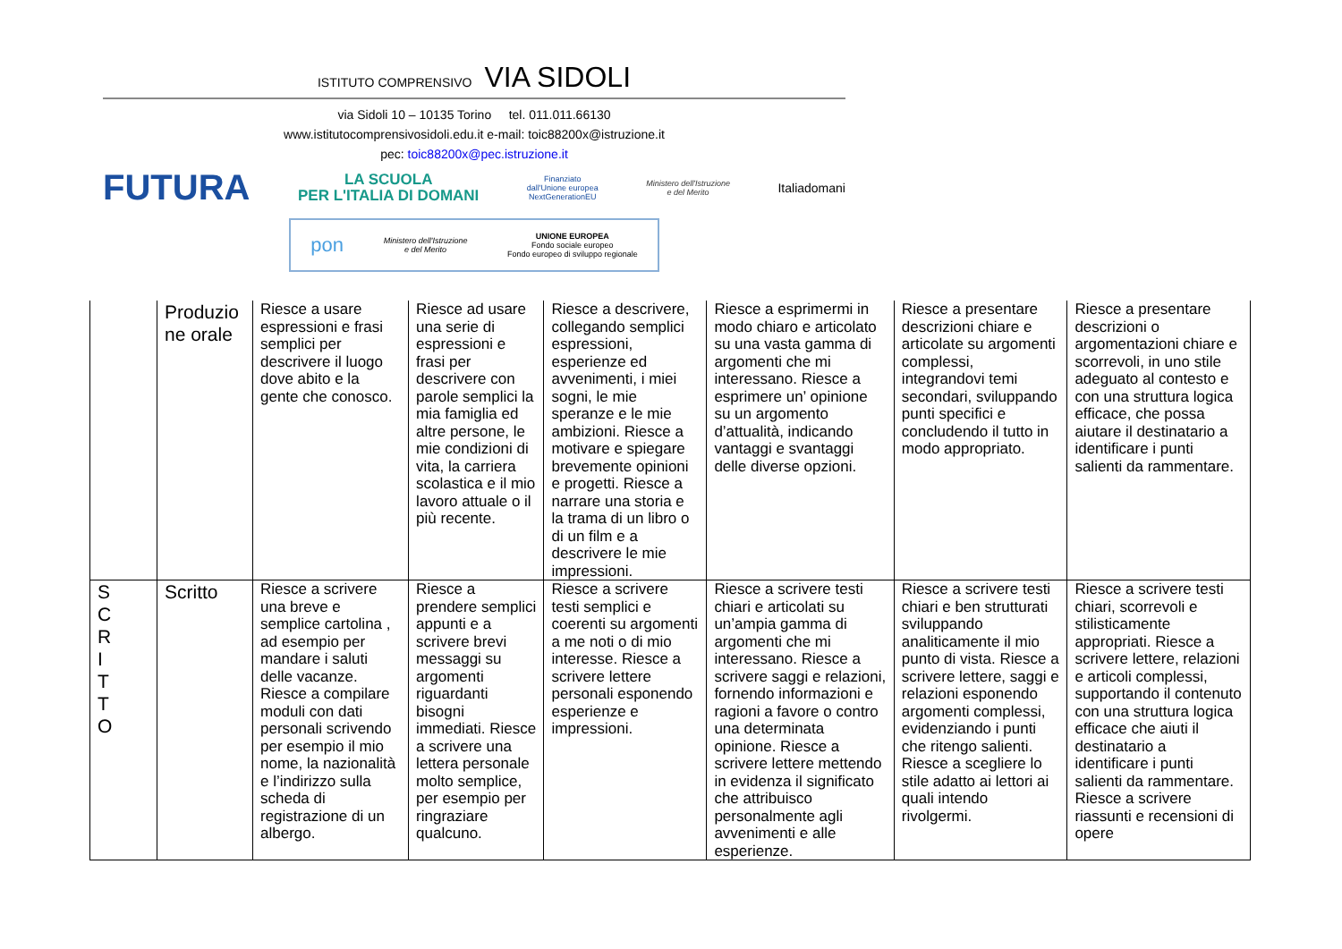ISTITUTO COMPRENSIVO VIA SIDOLI
via Sidoli 10 – 10135 Torino tel. 011.011.66130
www.istitutocomprensivosidoli.edu.it e-mail: toic88200x@istruzione.it
pec: toic88200x@pec.istruzione.it
FUTURA LA SCUOLA
PER L'ITALIA DI DOMANI Finanziato
dall'Unione europea
NextGenerationEU Ministero dell'Istruzione
e del Merito Italiadomani
pon Ministero dell'Istruzione
e del Merito UNIONE EUROPEA
Fondo sociale europeo
Fondo europeo di sviluppo regionale
| | Produzio ne orale | Riesce a usare espressioni e frasi semplici per descrivere il luogo dove abito e la gente che conosco. | Riesce ad usare una serie di espressioni e frasi per descrivere con parole semplici la mia famiglia ed altre persone, le mie condizioni di vita, la carriera scolastica e il mio lavoro attuale o il più recente. | Riesce a descrivere, collegando semplici espressioni, esperienze ed avvenimenti, i miei sogni, le mie speranze e le mie ambizioni. Riesce a motivare e spiegare brevemente opinioni e progetti. Riesce a narrare una storia e la trama di un libro o di un film e a descrivere le mie impressioni. | Riesce a esprimermi in modo chiaro e articolato su una vasta gamma di argomenti che mi interessano. Riesce a esprimere un’ opinione su un argomento d’attualità, indicando vantaggi e svantaggi delle diverse opzioni. | Riesce a presentare descrizioni chiare e articolate su argomenti complessi, integrandovi temi secondari, sviluppando punti specifici e concludendo il tutto in modo appropriato. | Riesce a presentare descrizioni o argomentazioni chiare e scorrevoli, in uno stile adeguato al contesto e con una struttura logica efficace, che possa aiutare il destinatario a identificare i punti salienti da rammentare. |
| S C R I T T O | Scritto | Riesce a scrivere una breve e semplice cartolina , ad esempio per mandare i saluti delle vacanze. Riesce a compilare moduli con dati personali scrivendo per esempio il mio nome, la nazionalità e l’indirizzo sulla scheda di registrazione di un albergo. | Riesce a prendere semplici appunti e a scrivere brevi messaggi su argomenti riguardanti bisogni immediati. Riesce a scrivere una lettera personale molto semplice, per esempio per ringraziare qualcuno. | Riesce a scrivere testi semplici e coerenti su argomenti a me noti o di mio interesse. Riesce a scrivere lettere personali esponendo esperienze e impressioni. | Riesce a scrivere testi chiari e articolati su un’ampia gamma di argomenti che mi interessano. Riesce a scrivere saggi e relazioni, fornendo informazioni e ragioni a favore o contro una determinata opinione. Riesce a scrivere lettere mettendo in evidenza il significato che attribuisco personalmente agli avvenimenti e alle esperienze. | Riesce a scrivere testi chiari e ben strutturati sviluppando analiticamente il mio punto di vista. Riesce a scrivere lettere, saggi e relazioni esponendo argomenti complessi, evidenziando i punti che ritengo salienti. Riesce a scegliere lo stile adatto ai lettori ai quali intendo rivolgermi. | Riesce a scrivere testi chiari, scorrevoli e stilisticamente appropriati. Riesce a scrivere lettere, relazioni e articoli complessi, supportando il contenuto con una struttura logica efficace che aiuti il destinatario a identificare i punti salienti da rammentare. Riesce a scrivere riassunti e recensioni di opere |